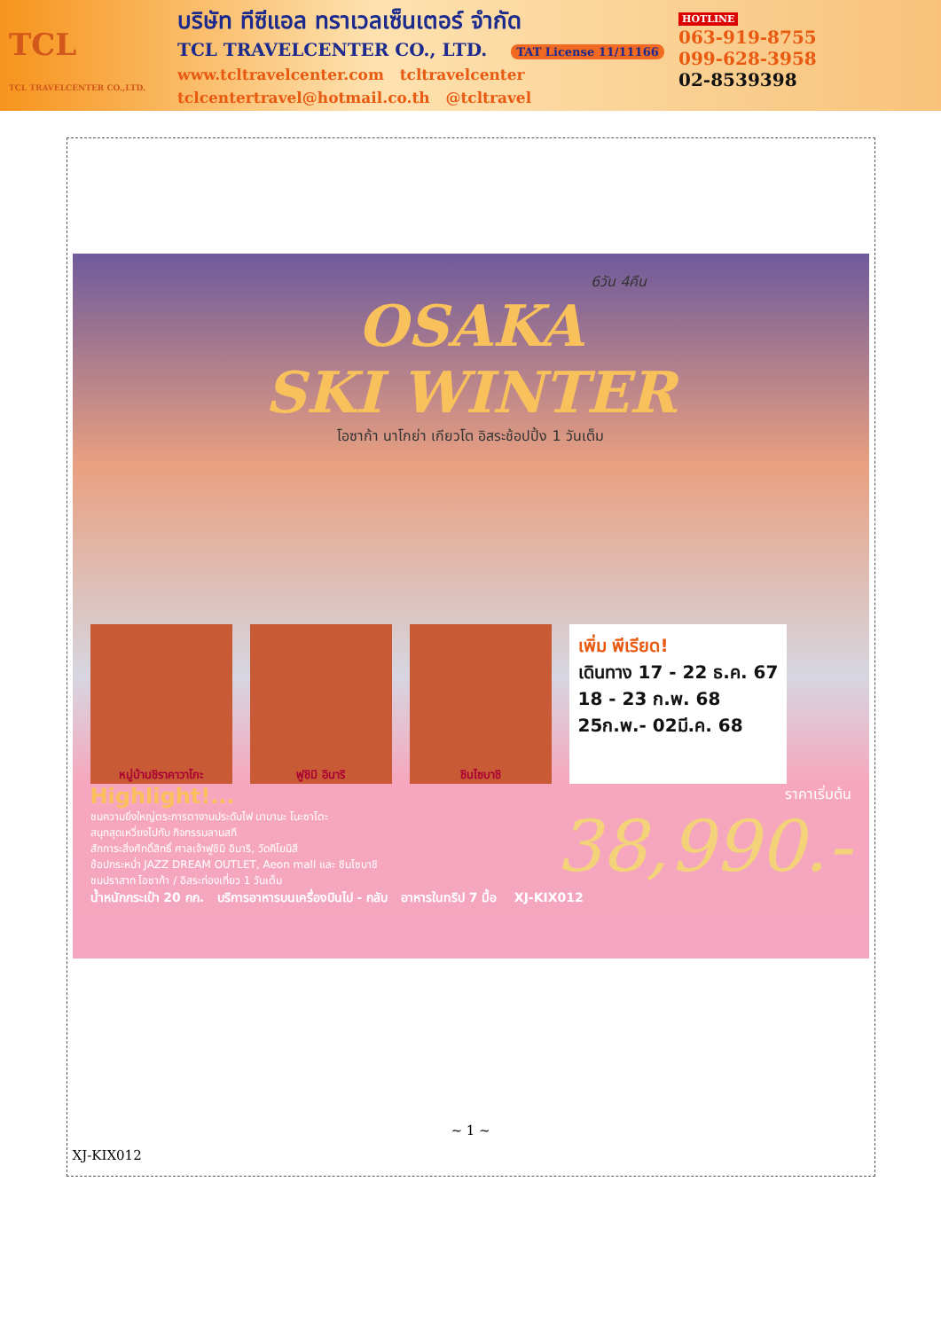TCL
TCL TRAVELCENTER CO.,LTD.
บริษัท ทีซีแอล ทราเวลเซ็นเตอร์ จำกัด
TCL TRAVELCENTER CO., LTD. TAT License 11/11166
www.tcltravelcenter.com tcltravelcenter
tclcentertravel@hotmail.co.th @tcltravel
HOTLINE
063-919-8755
099-628-3958
02-8539398
6วัน 4คืน
OSAKA
SKI WINTER
โอซาก้า นาโกย่า เกียวโต อิสระช้อปปิ้ง 1 วันเต็ม
หมู่บ้านชิราคาวาโกะ ฟูชิมิ อินาริ ชินไซบาชิ
เพิ่ม พีเรียด!
เดินทาง 17 - 22 ธ.ค. 67
18 - 23 ก.พ. 68
25ก.พ.- 02มี.ค. 68
Highlight!...
ชมความยิ่งใหญ่ตระการตางานประดับไฟ นาบานะ โนะซาโตะ
สนุกสุดเหวี่ยงไปกับ กิจกรรมลานสกี
สักการะสิ่งศักดิ์สิทธิ์ ศาลเจ้าฟูชิมิ อินาริ, วัดคิโยมิสึ
ช้อปกระหน่ำ JAZZ DREAM OUTLET, Aeon mall และ ชินไซบาชิ
ชมปราสาท โอซาก้า / อิสระท่องเที่ยว 1 วันเต็ม
ราคาเริ่มต้น
38,990.-
น้ำหนักกระเป๋า 20 กก. บริการอาหารบนเครื่องบินไป - กลับ อาหารในทริป 7 มื้อ XJ-KIX012
~ 1 ~
XJ-KIX012